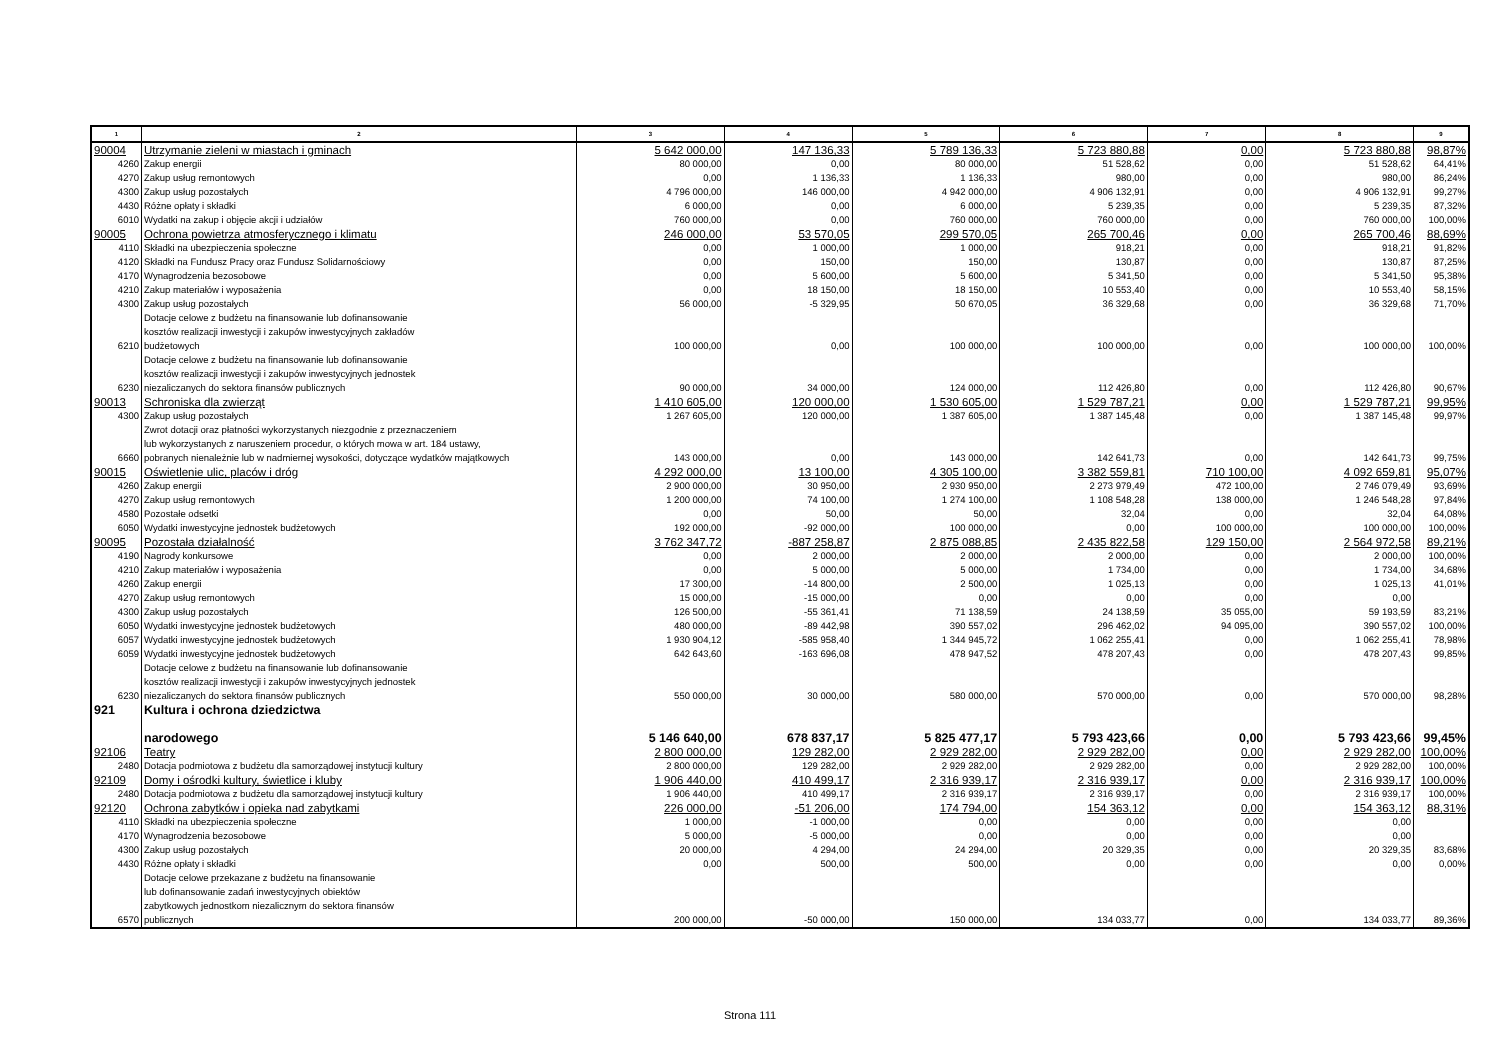| 1 | 2 | 3 | 4 | 5 | 6 | 7 | 8 | 9 |
| --- | --- | --- | --- | --- | --- | --- | --- | --- |
| 90004 | Utrzymanie zieleni w miastach i gminach | 5 642 000,00 | 147 136,33 | 5 789 136,33 | 5 723 880,88 | 0,00 | 5 723 880,88 | 98,87% |
| 4260 | Zakup energii | 80 000,00 | 0,00 | 80 000,00 | 51 528,62 | 0,00 | 51 528,62 | 64,41% |
| 4270 | Zakup usług remontowych | 0,00 | 1 136,33 | 1 136,33 | 980,00 | 0,00 | 980,00 | 86,24% |
| 4300 | Zakup usług pozostałych | 4 796 000,00 | 146 000,00 | 4 942 000,00 | 4 906 132,91 | 0,00 | 4 906 132,91 | 99,27% |
| 4430 | Różne opłaty i składki | 6 000,00 | 0,00 | 6 000,00 | 5 239,35 | 0,00 | 5 239,35 | 87,32% |
| 6010 | Wydatki na zakup i objęcie akcji i udziałów | 760 000,00 | 0,00 | 760 000,00 | 760 000,00 | 0,00 | 760 000,00 | 100,00% |
| 90005 | Ochrona powietrza atmosferycznego i klimatu | 246 000,00 | 53 570,05 | 299 570,05 | 265 700,46 | 0,00 | 265 700,46 | 88,69% |
| 4110 | Składki na ubezpieczenia społeczne | 0,00 | 1 000,00 | 1 000,00 | 918,21 | 0,00 | 918,21 | 91,82% |
| 4120 | Składki na Fundusz Pracy oraz Fundusz Solidarnościowy | 0,00 | 150,00 | 150,00 | 130,87 | 0,00 | 130,87 | 87,25% |
| 4170 | Wynagrodzenia bezosobowe | 0,00 | 5 600,00 | 5 600,00 | 5 341,50 | 0,00 | 5 341,50 | 95,38% |
| 4210 | Zakup materiałów i wyposażenia | 0,00 | 18 150,00 | 18 150,00 | 10 553,40 | 0,00 | 10 553,40 | 58,15% |
| 4300 | Zakup usług pozostałych | 56 000,00 | -5 329,95 | 50 670,05 | 36 329,68 | 0,00 | 36 329,68 | 71,70% |
| 6210 | Dotacje celowe z budżetu na finansowanie lub dofinansowanie kosztów realizacji inwestycji i zakupów inwestycyjnych zakładów budżetowych | 100 000,00 | 0,00 | 100 000,00 | 100 000,00 | 0,00 | 100 000,00 | 100,00% |
| 6230 | Dotacje celowe z budżetu na finansowanie lub dofinansowanie kosztów realizacji inwestycji i zakupów inwestycyjnych jednostek niezaliczanych do sektora finansów publicznych | 90 000,00 | 34 000,00 | 124 000,00 | 112 426,80 | 0,00 | 112 426,80 | 90,67% |
| 90013 | Schroniska dla zwierząt | 1 410 605,00 | 120 000,00 | 1 530 605,00 | 1 529 787,21 | 0,00 | 1 529 787,21 | 99,95% |
| 4300 | Zakup usług pozostałych | 1 267 605,00 | 120 000,00 | 1 387 605,00 | 1 387 145,48 | 0,00 | 1 387 145,48 | 99,97% |
| 6660 | Zwrot dotacji oraz płatności wykorzystanych niezgodnie z przeznaczeniem lub wykorzystanych z naruszeniem procedur, o których mowa w art. 184 ustawy, pobranych nienależnie lub w nadmiernej wysokości, dotyczące wydatków majątkowych | 143 000,00 | 0,00 | 143 000,00 | 142 641,73 | 0,00 | 142 641,73 | 99,75% |
| 90015 | Oświetlenie ulic, placów i dróg | 4 292 000,00 | 13 100,00 | 4 305 100,00 | 3 382 559,81 | 710 100,00 | 4 092 659,81 | 95,07% |
| 4260 | Zakup energii | 2 900 000,00 | 30 950,00 | 2 930 950,00 | 2 273 979,49 | 472 100,00 | 2 746 079,49 | 93,69% |
| 4270 | Zakup usług remontowych | 1 200 000,00 | 74 100,00 | 1 274 100,00 | 1 108 548,28 | 138 000,00 | 1 246 548,28 | 97,84% |
| 4580 | Pozostałe odsetki | 0,00 | 50,00 | 50,00 | 32,04 | 0,00 | 32,04 | 64,08% |
| 6050 | Wydatki inwestycyjne jednostek budżetowych | 192 000,00 | -92 000,00 | 100 000,00 | 0,00 | 100 000,00 | 100 000,00 | 100,00% |
| 90095 | Pozostała działalność | 3 762 347,72 | -887 258,87 | 2 875 088,85 | 2 435 822,58 | 129 150,00 | 2 564 972,58 | 89,21% |
| 4190 | Nagrody konkursowe | 0,00 | 2 000,00 | 2 000,00 | 2 000,00 | 0,00 | 2 000,00 | 100,00% |
| 4210 | Zakup materiałów i wyposażenia | 0,00 | 5 000,00 | 5 000,00 | 1 734,00 | 0,00 | 1 734,00 | 34,68% |
| 4260 | Zakup energii | 17 300,00 | -14 800,00 | 2 500,00 | 1 025,13 | 0,00 | 1 025,13 | 41,01% |
| 4270 | Zakup usług remontowych | 15 000,00 | -15 000,00 | 0,00 | 0,00 | 0,00 | 0,00 | |
| 4300 | Zakup usług pozostałych | 126 500,00 | -55 361,41 | 71 138,59 | 24 138,59 | 35 055,00 | 59 193,59 | 83,21% |
| 6050 | Wydatki inwestycyjne jednostek budżetowych | 480 000,00 | -89 442,98 | 390 557,02 | 296 462,02 | 94 095,00 | 390 557,02 | 100,00% |
| 6057 | Wydatki inwestycyjne jednostek budżetowych | 1 930 904,12 | -585 958,40 | 1 344 945,72 | 1 062 255,41 | 0,00 | 1 062 255,41 | 78,98% |
| 6059 | Wydatki inwestycyjne jednostek budżetowych | 642 643,60 | -163 696,08 | 478 947,52 | 478 207,43 | 0,00 | 478 207,43 | 99,85% |
| 6230 | Dotacje celowe z budżetu na finansowanie lub dofinansowanie kosztów realizacji inwestycji i zakupów inwestycyjnych jednostek niezaliczanych do sektora finansów publicznych | 550 000,00 | 30 000,00 | 580 000,00 | 570 000,00 | 0,00 | 570 000,00 | 98,28% |
| 921 | Kultura i ochrona dziedzictwa narodowego | 5 146 640,00 | 678 837,17 | 5 825 477,17 | 5 793 423,66 | 0,00 | 5 793 423,66 | 99,45% |
| 92106 | Teatry | 2 800 000,00 | 129 282,00 | 2 929 282,00 | 2 929 282,00 | 0,00 | 2 929 282,00 | 100,00% |
| 2480 | Dotacja podmiotowa z budżetu dla samorządowej instytucji kultury | 2 800 000,00 | 129 282,00 | 2 929 282,00 | 2 929 282,00 | 0,00 | 2 929 282,00 | 100,00% |
| 92109 | Domy i ośrodki kultury, świetlice i kluby | 1 906 440,00 | 410 499,17 | 2 316 939,17 | 2 316 939,17 | 0,00 | 2 316 939,17 | 100,00% |
| 2480 | Dotacja podmiotowa z budżetu dla samorządowej instytucji kultury | 1 906 440,00 | 410 499,17 | 2 316 939,17 | 2 316 939,17 | 0,00 | 2 316 939,17 | 100,00% |
| 92120 | Ochrona zabytków i opieka nad zabytkami | 226 000,00 | -51 206,00 | 174 794,00 | 154 363,12 | 0,00 | 154 363,12 | 88,31% |
| 4110 | Składki na ubezpieczenia społeczne | 1 000,00 | -1 000,00 | 0,00 | 0,00 | 0,00 | 0,00 | |
| 4170 | Wynagrodzenia bezosobowe | 5 000,00 | -5 000,00 | 0,00 | 0,00 | 0,00 | 0,00 | |
| 4300 | Zakup usług pozostałych | 20 000,00 | 4 294,00 | 24 294,00 | 20 329,35 | 0,00 | 20 329,35 | 83,68% |
| 4430 | Różne opłaty i składki | 0,00 | 500,00 | 500,00 | 0,00 | 0,00 | 0,00 | 0,00% |
| 6570 | Dotacje celowe przekazane z budżetu na finansowanie lub dofinansowanie zadań inwestycyjnych obiektów zabytkowych jednostkom niezalicznym do sektora finansów publicznych | 200 000,00 | -50 000,00 | 150 000,00 | 134 033,77 | 0,00 | 134 033,77 | 89,36% |
Strona 111